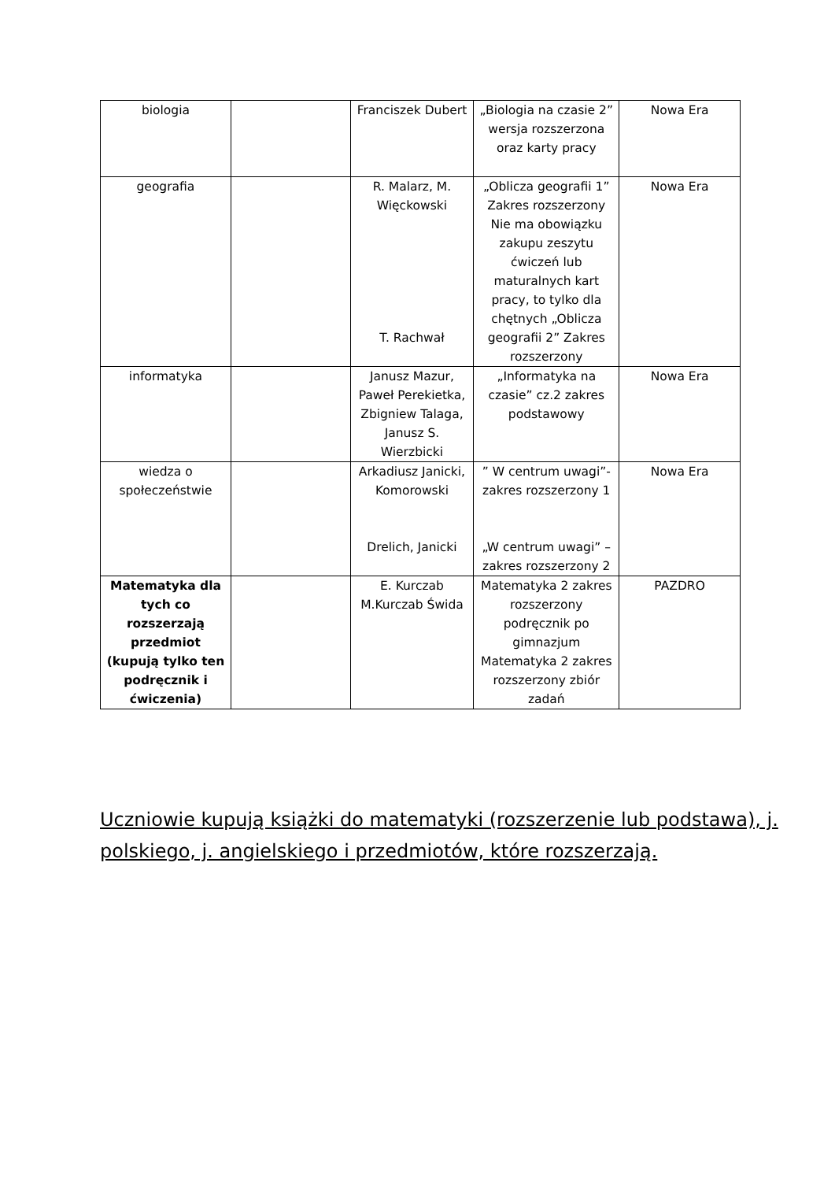| biologia | | Franciszek Dubert | „Biologia na czasie 2” wersja rozszerzona oraz karty pracy | Nowa Era |
| geografia | | R. Malarz, M. Więckowski T. Rachwał | „Oblicza geografii 1” Zakres rozszerzony Nie ma obowiązku zakupu zeszytu ćwiczeń lub maturalnych kart pracy, to tylko dla chętnych „Oblicza geografii 2” Zakres rozszerzony | Nowa Era |
| informatyka | | Janusz Mazur, Paweł Perekietka, Zbigniew Talaga, Janusz S. Wierzbicki | „Informatyka na czasie” cz.2 zakres podstawowy | Nowa Era |
| wiedza o społeczeństwie | | Arkadiusz Janicki, Komorowski Drelich, Janicki | ” W centrum uwagi”- zakres rozszerzony 1 „W centrum uwagi” – zakres rozszerzony 2 | Nowa Era |
| Matematyka dla tych co rozszerzają przedmiot (kupują tylko ten podręcznik i ćwiczenia) | | E. Kurczab M.Kurczab Świda | Matematyka 2 zakres rozszerzony podręcznik po gimnazjum Matematyka 2 zakres rozszerzony zbiór zadań | PAZDRO |
Uczniowie kupują książki do matematyki (rozszerzenie lub podstawa), j. polskiego, j. angielskiego i przedmiotów, które rozszerzają.